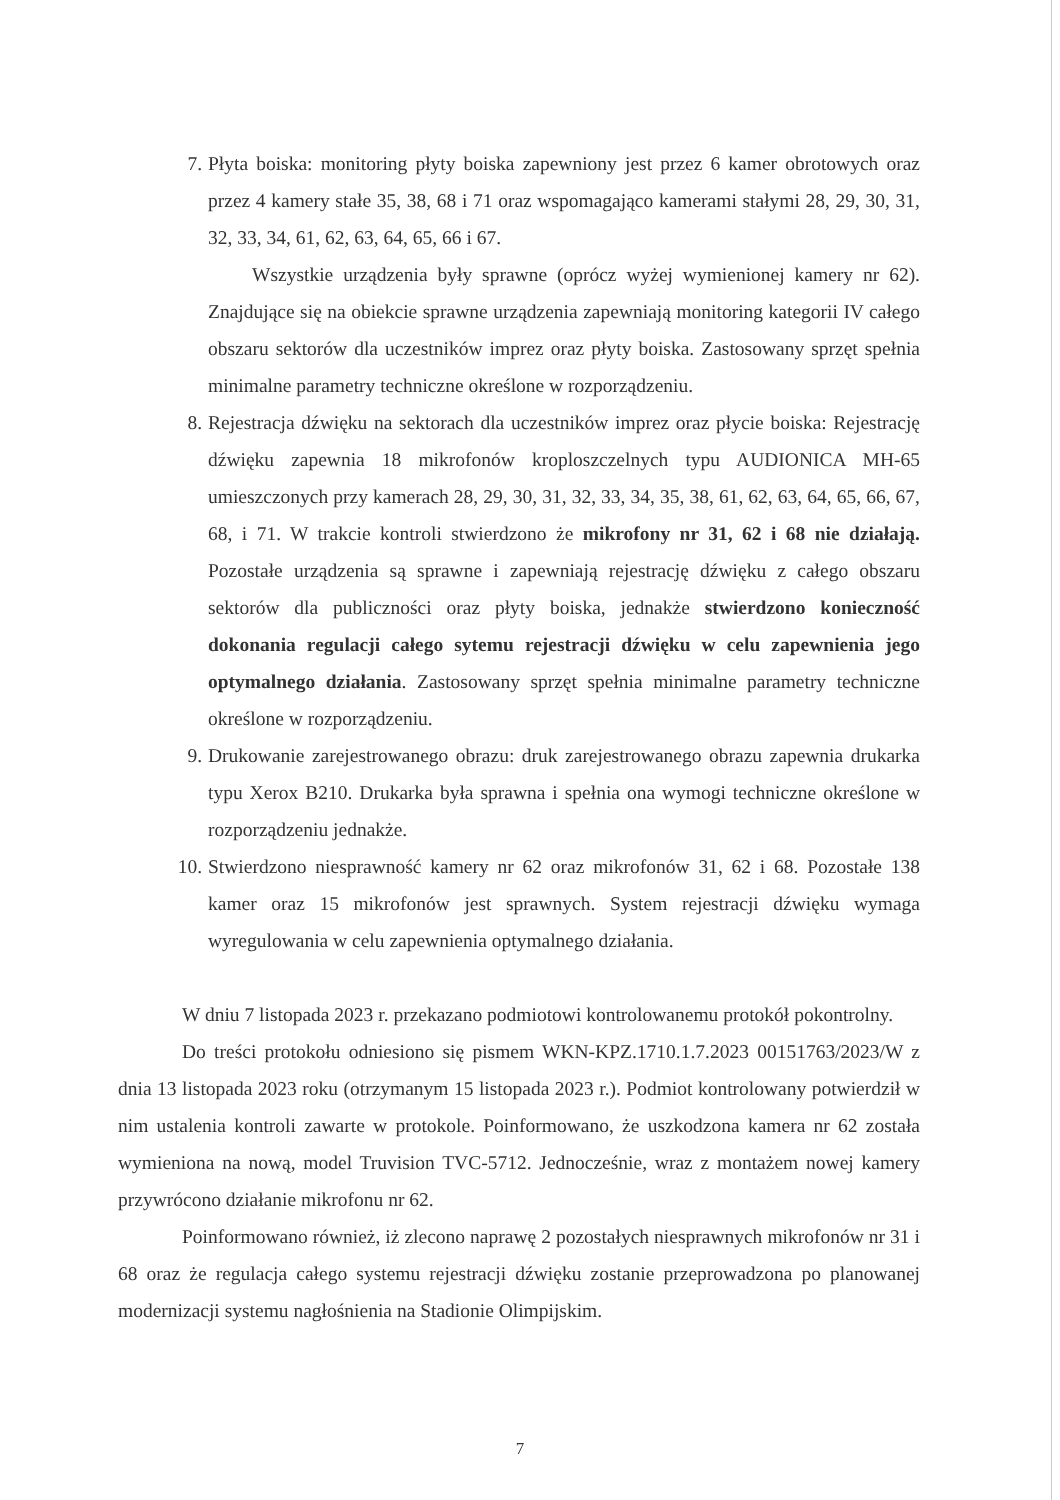7. Płyta boiska: monitoring płyty boiska zapewniony jest przez 6 kamer obrotowych oraz przez 4 kamery stałe 35, 38, 68 i 71 oraz wspomagająco kamerami stałymi 28, 29, 30, 31, 32, 33, 34, 61, 62, 63, 64, 65, 66 i 67.
Wszystkie urządzenia były sprawne (oprócz wyżej wymienionej kamery nr 62). Znajdujące się na obiekcie sprawne urządzenia zapewniają monitoring kategorii IV całego obszaru sektorów dla uczestników imprez oraz płyty boiska. Zastosowany sprzęt spełnia minimalne parametry techniczne określone w rozporządzeniu.
8. Rejestracja dźwięku na sektorach dla uczestników imprez oraz płycie boiska: Rejestrację dźwięku zapewnia 18 mikrofonów kroploszczelnych typu AUDIONICA MH-65 umieszczonych przy kamerach 28, 29, 30, 31, 32, 33, 34, 35, 38, 61, 62, 63, 64, 65, 66, 67, 68, i 71. W trakcie kontroli stwierdzono że mikrofony nr 31, 62 i 68 nie działają. Pozostałe urządzenia są sprawne i zapewniają rejestrację dźwięku z całego obszaru sektorów dla publiczności oraz płyty boiska, jednakże stwierdzono konieczność dokonania regulacji całego sytemu rejestracji dźwięku w celu zapewnienia jego optymalnego działania. Zastosowany sprzęt spełnia minimalne parametry techniczne określone w rozporządzeniu.
9. Drukowanie zarejestrowanego obrazu: druk zarejestrowanego obrazu zapewnia drukarka typu Xerox B210. Drukarka była sprawna i spełnia ona wymogi techniczne określone w rozporządzeniu jednakże.
10.
Stwierdzono niesprawność kamery nr 62 oraz mikrofonów 31, 62 i 68. Pozostałe 138 kamer oraz 15 mikrofonów jest sprawnych. System rejestracji dźwięku wymaga wyregulowania w celu zapewnienia optymalnego działania.
W dniu 7 listopada 2023 r. przekazano podmiotowi kontrolowanemu protokół pokontrolny.
Do treści protokołu odniesiono się pismem WKN-KPZ.1710.1.7.2023 00151763/2023/W z dnia 13 listopada 2023 roku (otrzymanym 15 listopada 2023 r.). Podmiot kontrolowany potwierdził w nim ustalenia kontroli zawarte w protokole. Poinformowano, że uszkodzona kamera nr 62 została wymieniona na nową, model Truvision TVC-5712. Jednocześnie, wraz z montażem nowej kamery przywrócono działanie mikrofonu nr 62.
Poinformowano również, iż zlecono naprawę 2 pozostałych niesprawnych mikrofonów nr 31 i 68 oraz że regulacja całego systemu rejestracji dźwięku zostanie przeprowadzona po planowanej modernizacji systemu nagłośnienia na Stadionie Olimpijskim.
7